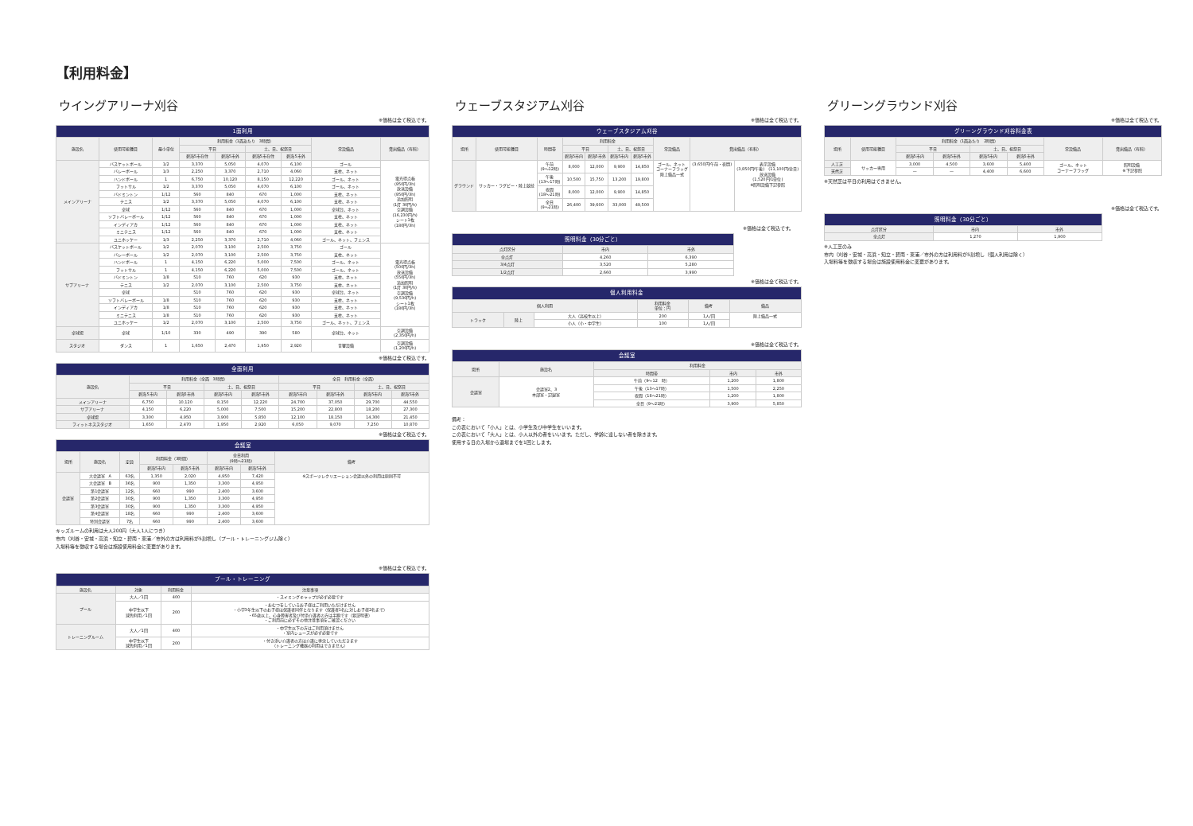【利用料金】
ウイングアリーナ刈谷
※価格は全て税込です。
| 1面利用 | | | | | | | | |
| 施設名 | 使用可能種目 | 最小単位 | 利用料金（1面あたり 3時間） | | | | 常設備品 | 貸出備品（有料） |
| | | | 平日 | | 土、日、祝祭日 | | | |
| | | | 碧海5市在住 | 碧海5市外 | 碧海5市在住 | 碧海5市外 | | |
| メインアリーナ | バスケットボール | 1/2 | 3,370 | 5,050 | 4,070 | 6,100 | ゴール | 電光得点板 (950円/3h) 放送設備 (950円/3h) 追加照明 (1灯 30円/h) 空調設備 (16,230円/h) シート1枚 (180円/3h) |
| | バレーボール | 1/3 | 2,250 | 3,370 | 2,710 | 4,060 | 支柱、ネット | |
| | ハンドボール | 1 | 6,750 | 10,120 | 8,150 | 12,220 | ゴール、ネット | |
| | フットサル | 1/2 | 3,370 | 5,050 | 4,070 | 6,100 | ゴール、ネット | |
| | バドミントン | 1/12 | 560 | 840 | 670 | 1,000 | 支柱、ネット | |
| | テニス | 1/2 | 3,370 | 5,050 | 4,070 | 6,100 | 支柱、ネット | |
| | 卓球 | 1/12 | 560 | 840 | 670 | 1,000 | 卓球台、ネット | |
| | ソフトバレーボール | 1/12 | 560 | 840 | 670 | 1,000 | 支柱、ネット | |
| | インディアカ | 1/12 | 560 | 840 | 670 | 1,000 | 支柱、ネット | |
| | ミニテニス | 1/12 | 560 | 840 | 670 | 1,000 | 支柱、ネット | |
| | ユニホッケー | 1/3 | 2,250 | 3,370 | 2,710 | 4,060 | ゴール、ネット、フェンス | |
| サブアリーナ | バスケットボール | 1/2 | 2,070 | 3,100 | 2,500 | 3,750 | ゴール | 電光得点板 (500円/3h) 放送設備 (550円/3h) 追加照明 (1灯 30円/h) 空調設備 (9,530円/h) シート1枚 (180円/3h) |
| | バレーボール | 1/2 | 2,070 | 3,100 | 2,500 | 3,750 | 支柱、ネット | |
| | ハンドボール | 1 | 4,150 | 6,220 | 5,000 | 7,500 | ゴール、ネット | |
| | フットサル | 1 | 4,150 | 6,220 | 5,000 | 7,500 | ゴール、ネット | |
| | バドミントン | 1/8 | 510 | 760 | 620 | 930 | 支柱、ネット | |
| | テニス | 1/2 | 2,070 | 3,100 | 2,500 | 3,750 | 支柱、ネット | |
| | 卓球 | | 510 | 760 | 620 | 930 | 卓球台、ネット | |
| | ソフトバレーボール | 1/8 | 510 | 760 | 620 | 930 | 支柱、ネット | |
| | インディアカ | 1/8 | 510 | 760 | 620 | 930 | 支柱、ネット | |
| | ミニテニス | 1/8 | 510 | 760 | 620 | 930 | 支柱、ネット | |
| | ユニホッケー | 1/2 | 2,070 | 3,100 | 2,500 | 3,750 | ゴール、ネット、フェンス | |
| 卓球場 | 卓球 | 1/10 | 330 | 490 | 390 | 580 | 卓球台、ネット | 空調設備 (2,350円/h) |
| スタジオ | ダンス | 1 | 1,650 | 2,470 | 1,950 | 2,920 | 音響設備 | 空調設備 (1,200円/h) |
※価格は全て税込です。
| 全面利用 | | | | | | | | |
| 施設名 | 利用料金（全面 3時間） | | | | 全日 利用料金（全面） | | | |
| | 平日 | | 土、日、祝祭日 | | 平日 | | 土、日、祝祭日 | |
| | 碧海5市内 | 碧海5市外 | 碧海5市内 | 碧海5市外 | 碧海5市内 | 碧海5市外 | 碧海5市内 | 碧海5市外 |
| メインアリーナ | 6,750 | 10,120 | 8,150 | 12,220 | 24,700 | 37,050 | 29,700 | 44,550 |
| サブアリーナ | 4,150 | 6,220 | 5,000 | 7,500 | 15,200 | 22,800 | 18,200 | 27,300 |
| 卓球場 | 3,300 | 4,950 | 3,900 | 5,850 | 12,100 | 18,150 | 14,300 | 21,450 |
| フィットネススタジオ | 1,650 | 2,470 | 1,950 | 2,920 | 6,050 | 9,070 | 7,250 | 10,870 |
※価格は全て税込です。
| 会議室 | | | | | | | |
| 場所 | 施設名 | 定員 | 利用料金（3時間） | | 全日利用 (9時～21時) | | 備考 |
| | | | 碧海5市内 | 碧海5市外 | 碧海5市内 | 碧海5市外 | |
| 会議室 | 大会議室 A | 63名 | 1,350 | 2,020 | 4,950 | 7,420 | ※スポーツレクリエーション会議以外の利用は原則不可 |
| | 大会議室 B | 36名 | 900 | 1,350 | 3,300 | 4,950 | |
| | 第1会議室 | 12名 | 660 | 990 | 2,400 | 3,600 | |
| | 第2会議室 | 30名 | 900 | 1,350 | 3,300 | 4,950 | |
| | 第3会議室 | 30名 | 900 | 1,350 | 3,300 | 4,950 | |
| | 第4会議室 | 18名 | 660 | 990 | 2,400 | 3,600 | |
| | 特別会議室 | 7名 | 660 | 990 | 2,400 | 3,600 | |
キッズルームの利用は大人200円（大人1人につき）
市内（刈谷・安城・高浜・知立・碧南・東浦／市外の方は利用料が5割増し（プール・トレーニングジム除く）
入場料等を徴収する場合は施設使用料金に変更があります。
※価格は全て税込です。
| プール・トレーニング | | | |
| 施設名 | 対象 | 利用料金 | 注意事項 |
| プール | 大人／1回 | 400 | ・スイミングキャップが必ず必要です |
| | 中学生以下 減免利用／1回 | 200 | ・おむつをしているお子様はご利用いただけません ・小学3年生以下のお子様は保護者同伴となります（保護者1名に対しお子様2名まで） ・65歳以上、心身障害者及び付添介護者の方は半額です（要証明書） ・ご利用前に必ずその他注意事項をご確認ください |
| トレーニングルーム | 大人／1回 | 400 | ・中学生以下の方はご利用頂けません ・室内シューズが必ず必要です |
| | 中学生以下 減免利用／1回 | 200 | ・付き添い介護者の方は介護に専念していただきます （トレーニング機器の利用はできません） |
ウェーブスタジアム刈谷
※価格は全て税込です。
| ウェーブスタジアム刈谷 | | | | | | | | | |
| 場所 | 使用可能種目 | 時間帯 | 利用料金 | | | | 常設備品 | 貸出備品（有料） | |
| | | | 平日 | | 土、日、祝祭日 | | | | |
| | | | 碧海5市内 | 碧海5市外 | 碧海5市内 | 碧海5市外 | | | |
| グラウンド | サッカー・ラグビー・陸上競技 | 午前 (9～12時) | 8,000 | 12,000 | 9,900 | 14,850 | ゴール、ネット コーナーフラッグ 陸上備品一式 | (3,650円/午前・夜間) | 表示設備 (3,850円/午後) (11,100円/全日) 放送設備 (1,520円/1単位) ※照明設備下記参照 |
| | | 午後 (13～17時) | 10,500 | 15,750 | 13,200 | 19,800 | | | |
| | | 夜間 (18～21時) | 8,000 | 12,000 | 9,900 | 14,850 | | | |
| | | 全日 (9～21時) | 26,400 | 39,600 | 33,000 | 49,500 | | | |
※価格は全て税込です。
| 照明料金（30分ごと） | | |
| 点灯区分 | 市内 | 市外 |
| 全点灯 | 4,260 | 6,390 |
| 3/4点灯 | 3,520 | 5,280 |
| 1/2点灯 | 2,660 | 3,990 |
※価格は全て税込です。
| 個人利用料金 | | | | | |
| 個人利用 | | | 利用料金 単位：円 | 備考 | 備品 |
| トラック | 陸上 | 大人（高校生以上） | 200 | 1人/回 | 陸上備品一式 |
| | | 小人（小・中学生） | 100 | 1人/回 | |
※価格は全て税込です。
| 会議室 | | | | |
| 場所 | 施設名 | 利用料金 | | |
| | | 時間帯 | 市内 | 市外 |
| 会議室 | 会議室2、3 本部室・記録室 | 午前（9～12 時） | 1,200 | 1,800 |
| | | 午後（13～17時） | 1,500 | 2,250 |
| | | 夜間（18～21時） | 1,200 | 1,800 |
| | | 全日（9～21時） | 3,900 | 5,850 |
備考：
この表において「小人」とは、小学生及び中学生をいいます。
この表において「大人」とは、小人以外の者をいいます。ただし、学齢に達しない者を除きます。
使用する日の入場から退場までを1回とします。
グリーングラウンド刈谷
※価格は全て税込です。
| グリーングラウンド刈谷料金表 | | | | | | | |
| 場所 | 使用可能種目 | 利用料金（1面あたり 2時間） | | | | 常設備品 | 貸出備品（有料） |
| | | 平日 | | 土、日、祝祭日 | | | |
| | | 碧海5市内 | 碧海5市外 | 碧海5市内 | 碧海5市外 | | |
| 人工芝 | サッカー専用 | 3,000 | 4,500 | 3,600 | 5,400 | ゴール、ネット コーナーフラッグ | 照明設備 ※下記参照 |
| 天然芝 | | — | — | 4,400 | 6,600 | | |
※天然芝は平日の利用はできません。
※価格は全て税込です。
| 照明料金（30分ごと） | | |
| 点灯区分 | 市内 | 市外 |
| 全点灯 | 1,270 | 1,900 |
※人工芝のみ
市内（刈谷・安城・高浜・知立・碧南・東浦／市外の方は利用料が5割増し（個人利用は除く）
入場料等を徴収する場合は施設使用料金に変更があります。